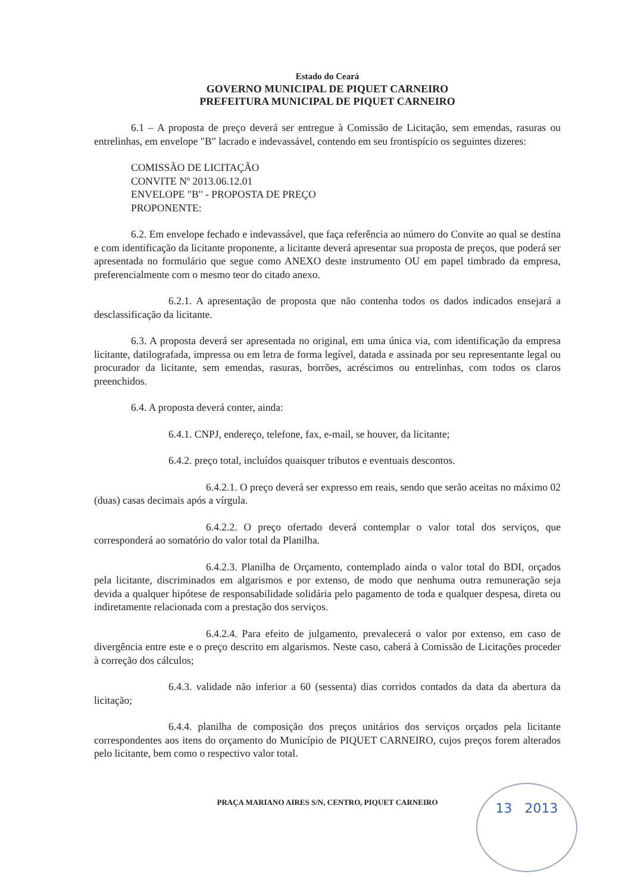Estado do Ceará
GOVERNO MUNICIPAL DE PIQUET CARNEIRO
PREFEITURA MUNICIPAL DE PIQUET CARNEIRO
6.1 – A proposta de preço deverá ser entregue à Comissão de Licitação, sem emendas, rasuras ou entrelinhas, em envelope "B" lacrado e indevassável, contendo em seu frontispício os seguintes dizeres:
COMISSÃO DE LICITAÇÃO
CONVITE Nº 2013.06.12.01
ENVELOPE "B" - PROPOSTA DE PREÇO
PROPONENTE:
6.2. Em envelope fechado e indevassável, que faça referência ao número do Convite ao qual se destina e com identificação da licitante proponente, a licitante deverá apresentar sua proposta de preços, que poderá ser apresentada no formulário que segue como ANEXO deste instrumento OU em papel timbrado da empresa, preferencialmente com o mesmo teor do citado anexo.
6.2.1. A apresentação de proposta que não contenha todos os dados indicados ensejará a desclassificação da licitante.
6.3. A proposta deverá ser apresentada no original, em uma única via, com identificação da empresa licitante, datilografada, impressa ou em letra de forma legível, datada e assinada por seu representante legal ou procurador da licitante, sem emendas, rasuras, borrões, acréscimos ou entrelinhas, com todos os claros preenchidos.
6.4. A proposta deverá conter, ainda:
6.4.1. CNPJ, endereço, telefone, fax, e-mail, se houver, da licitante;
6.4.2. preço total, incluídos quaisquer tributos e eventuais descontos.
6.4.2.1. O preço deverá ser expresso em reais, sendo que serão aceitas no máximo 02 (duas) casas decimais após a vírgula.
6.4.2.2. O preço ofertado deverá contemplar o valor total dos serviços, que corresponderá ao somatório do valor total da Planilha.
6.4.2.3. Planilha de Orçamento, contemplado ainda o valor total do BDI, orçados pela licitante, discriminados em algarismos e por extenso, de modo que nenhuma outra remuneração seja devida a qualquer hipótese de responsabilidade solidária pelo pagamento de toda e qualquer despesa, direta ou indiretamente relacionada com a prestação dos serviços.
6.4.2.4. Para efeito de julgamento, prevalecerá o valor por extenso, em caso de divergência entre este e o preço descrito em algarismos. Neste caso, caberá à Comissão de Licitações proceder à correção dos cálculos;
6.4.3. validade não inferior a 60 (sessenta) dias corridos contados da data da abertura da licitação;
6.4.4. planilha de composição dos preços unitários dos serviços orçados pela licitante correspondentes aos itens do orçamento do Município de PIQUET CARNEIRO, cujos preços forem alterados pelo licitante, bem como o respectivo valor total.
PRAÇA MARIANO AIRES S/N, CENTRO, PIQUET CARNEIRO
13 2013